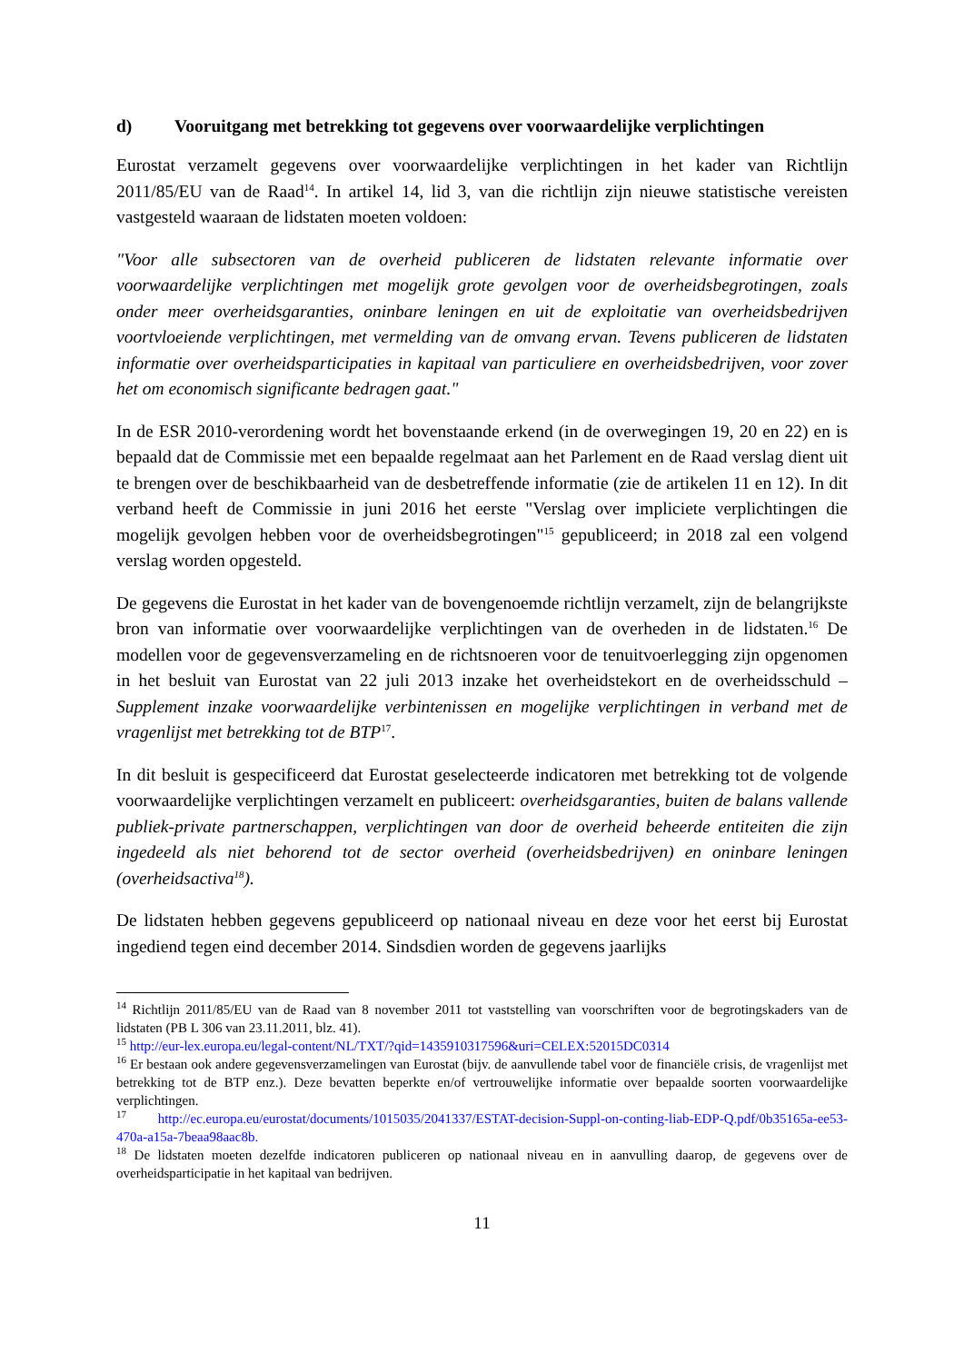d) Vooruitgang met betrekking tot gegevens over voorwaardelijke verplichtingen
Eurostat verzamelt gegevens over voorwaardelijke verplichtingen in het kader van Richtlijn 2011/85/EU van de Raad<sup>14</sup>. In artikel 14, lid 3, van die richtlijn zijn nieuwe statistische vereisten vastgesteld waaraan de lidstaten moeten voldoen:
"Voor alle subsectoren van de overheid publiceren de lidstaten relevante informatie over voorwaardelijke verplichtingen met mogelijk grote gevolgen voor de overheidsbegrotingen, zoals onder meer overheidsgaranties, oninbare leningen en uit de exploitatie van overheidsbedrijven voortvloeiende verplichtingen, met vermelding van de omvang ervan. Tevens publiceren de lidstaten informatie over overheidsparticipaties in kapitaal van particuliere en overheidsbedrijven, voor zover het om economisch significante bedragen gaat."
In de ESR 2010-verordening wordt het bovenstaande erkend (in de overwegingen 19, 20 en 22) en is bepaald dat de Commissie met een bepaalde regelmaat aan het Parlement en de Raad verslag dient uit te brengen over de beschikbaarheid van de desbetreffende informatie (zie de artikelen 11 en 12). In dit verband heeft de Commissie in juni 2016 het eerste "Verslag over impliciete verplichtingen die mogelijk gevolgen hebben voor de overheidsbegrotingen"<sup>15</sup> gepubliceerd; in 2018 zal een volgend verslag worden opgesteld.
De gegevens die Eurostat in het kader van de bovengenoemde richtlijn verzamelt, zijn de belangrijkste bron van informatie over voorwaardelijke verplichtingen van de overheden in de lidstaten.<sup>16</sup> De modellen voor de gegevensverzameling en de richtsnoeren voor de tenuitvoerlegging zijn opgenomen in het besluit van Eurostat van 22 juli 2013 inzake het overheidstekort en de overheidsschuld – Supplement inzake voorwaardelijke verbintenissen en mogelijke verplichtingen in verband met de vragenlijst met betrekking tot de BTP<sup>17</sup>.
In dit besluit is gespecificeerd dat Eurostat geselecteerde indicatoren met betrekking tot de volgende voorwaardelijke verplichtingen verzamelt en publiceert: overheidsgaranties, buiten de balans vallende publiek-private partnerschappen, verplichtingen van door de overheid beheerde entiteiten die zijn ingedeeld als niet behorend tot de sector overheid (overheidsbedrijven) en oninbare leningen (overheidsactiva<sup>18</sup>).
De lidstaten hebben gegevens gepubliceerd op nationaal niveau en deze voor het eerst bij Eurostat ingediend tegen eind december 2014. Sindsdien worden de gegevens jaarlijks
<sup>14</sup> Richtlijn 2011/85/EU van de Raad van 8 november 2011 tot vaststelling van voorschriften voor de begrotingskaders van de lidstaten (PB L 306 van 23.11.2011, blz. 41).
<sup>15</sup> http://eur-lex.europa.eu/legal-content/NL/TXT/?qid=1435910317596&uri=CELEX:52015DC0314
<sup>16</sup> Er bestaan ook andere gegevensverzamelingen van Eurostat (bijv. de aanvullende tabel voor de financiële crisis, de vragenlijst met betrekking tot de BTP enz.). Deze bevatten beperkte en/of vertrouwelijke informatie over bepaalde soorten voorwaardelijke verplichtingen.
<sup>17</sup> http://ec.europa.eu/eurostat/documents/1015035/2041337/ESTAT-decision-Suppl-on-conting-liab-EDP-Q.pdf/0b35165a-ee53-470a-a15a-7beaa98aac8b.
<sup>18</sup> De lidstaten moeten dezelfde indicatoren publiceren op nationaal niveau en in aanvulling daarop, de gegevens over de overheidsparticipatie in het kapitaal van bedrijven.
11